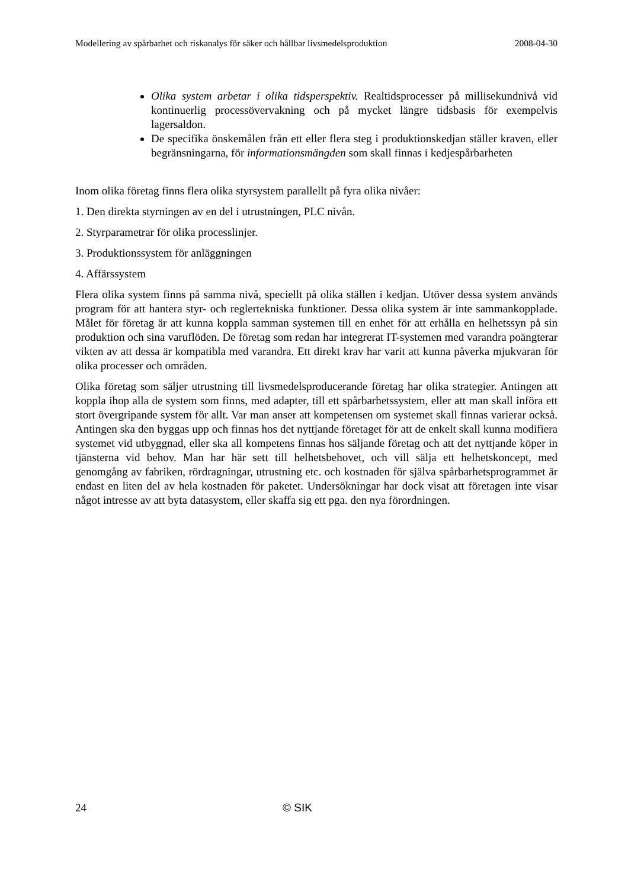Modellering av spårbarhet och riskanalys för säker och hållbar livsmedelsproduktion 2008-04-30
Olika system arbetar i olika tidsperspektiv. Realtidsprocesser på millisekundnivå vid kontinuerlig processövervakning och på mycket längre tidsbasis för exempelvis lagersaldon.
De specifika önskemålen från ett eller flera steg i produktionskedjan ställer kraven, eller begränsningarna, för informationsmängden som skall finnas i kedjespårbarheten
Inom olika företag finns flera olika styrsystem parallellt på fyra olika nivåer:
1. Den direkta styrningen av en del i utrustningen, PLC nivån.
2. Styrparametrar för olika processlinjer.
3. Produktionssystem för anläggningen
4. Affärssystem
Flera olika system finns på samma nivå, speciellt på olika ställen i kedjan. Utöver dessa system används program för att hantera styr- och reglertekniska funktioner. Dessa olika system är inte sammankopplade. Målet för företag är att kunna koppla samman systemen till en enhet för att erhålla en helhetssyn på sin produktion och sina varuflöden. De företag som redan har integrerat IT-systemen med varandra poängterar vikten av att dessa är kompatibla med varandra. Ett direkt krav har varit att kunna påverka mjukvaran för olika processer och områden.
Olika företag som säljer utrustning till livsmedelsproducerande företag har olika strategier. Antingen att koppla ihop alla de system som finns, med adapter, till ett spårbarhetssystem, eller att man skall införa ett stort övergripande system för allt. Var man anser att kompetensen om systemet skall finnas varierar också. Antingen ska den byggas upp och finnas hos det nyttjande företaget för att de enkelt skall kunna modifiera systemet vid utbyggnad, eller ska all kompetens finnas hos säljande företag och att det nyttjande köper in tjänsterna vid behov. Man har här sett till helhetsbehovet, och vill sälja ett helhetskoncept, med genomgång av fabriken, rördragningar, utrustning etc. och kostnaden för själva spårbarhetsprogrammet är endast en liten del av hela kostnaden för paketet. Undersökningar har dock visat att företagen inte visar något intresse av att byta datasystem, eller skaffa sig ett pga. den nya förordningen.
24 © SIK